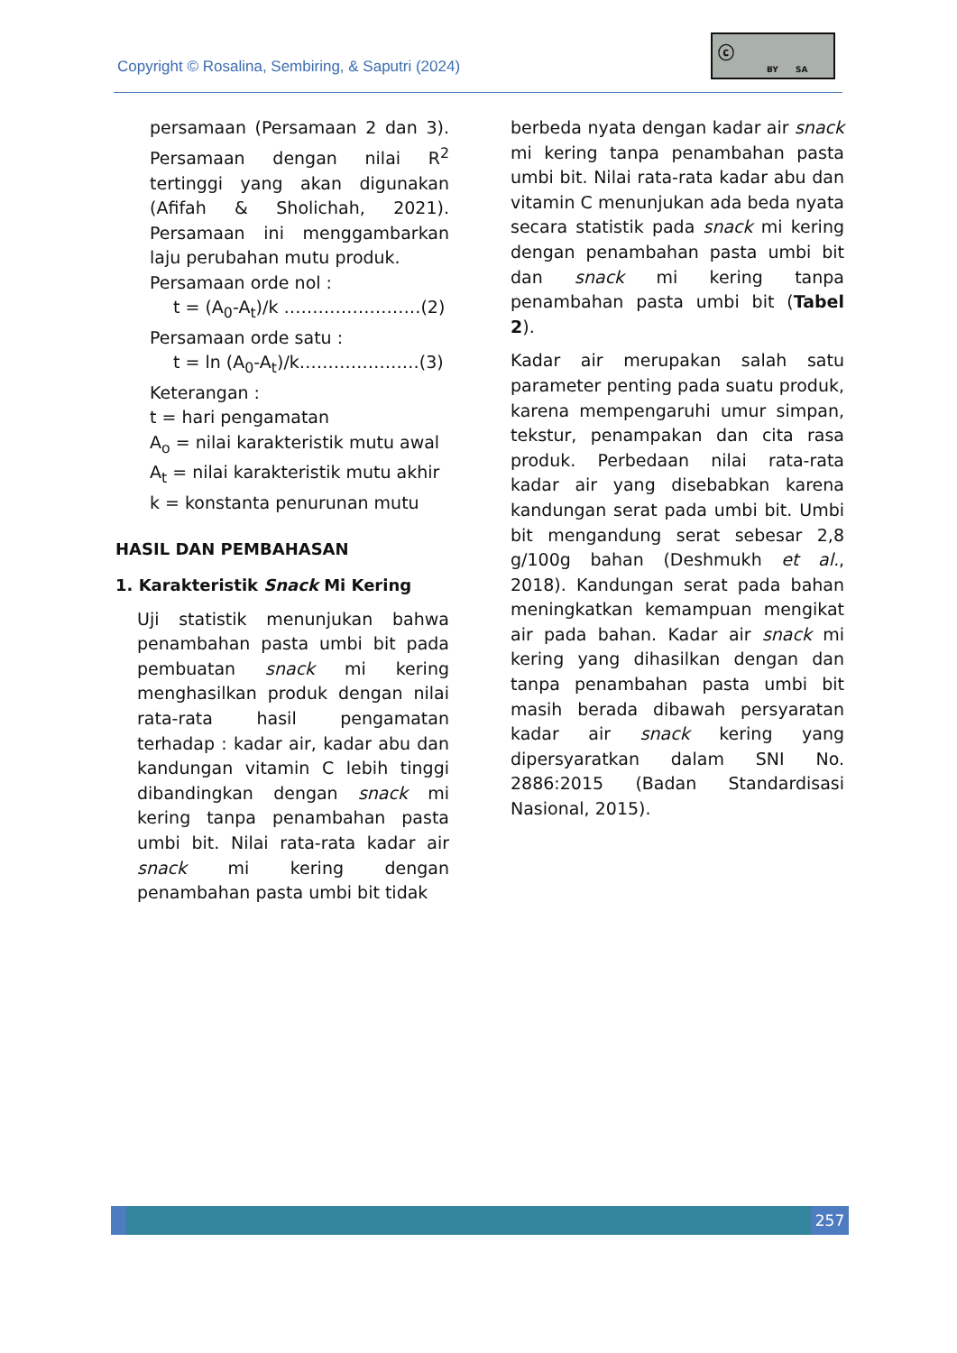Copyright © Rosalina, Sembiring, & Saputri (2024)
ⓒ
BY SA
persamaan (Persamaan 2 dan 3). Persamaan dengan nilai R<sup>2</sup> tertinggi yang akan digunakan (Afifah & Sholichah, 2021). Persamaan ini menggambarkan laju perubahan mutu produk.
Persamaan orde nol :
t = (A<sub>0</sub>-A<sub>t</sub>)/k ……………………(2)
Persamaan orde satu :
t = ln (A<sub>0</sub>-A<sub>t</sub>)/k…………………(3)
Keterangan :
t = hari pengamatan
A<sub>o</sub> = nilai karakteristik mutu awal
A<sub>t</sub> = nilai karakteristik mutu akhir
k = konstanta penurunan mutu
HASIL DAN PEMBAHASAN
1. Karakteristik Snack Mi Kering
Uji statistik menunjukan bahwa penambahan pasta umbi bit pada pembuatan snack mi kering menghasilkan produk dengan nilai rata-rata hasil pengamatan terhadap : kadar air, kadar abu dan kandungan vitamin C lebih tinggi dibandingkan dengan snack mi kering tanpa penambahan pasta umbi bit. Nilai rata-rata kadar air snack mi kering dengan penambahan pasta umbi bit tidak
berbeda nyata dengan kadar air snack mi kering tanpa penambahan pasta umbi bit. Nilai rata-rata kadar abu dan vitamin C menunjukan ada beda nyata secara statistik pada snack mi kering dengan penambahan pasta umbi bit dan snack mi kering tanpa penambahan pasta umbi bit (Tabel 2).
Kadar air merupakan salah satu parameter penting pada suatu produk, karena mempengaruhi umur simpan, tekstur, penampakan dan cita rasa produk. Perbedaan nilai rata-rata kadar air yang disebabkan karena kandungan serat pada umbi bit. Umbi bit mengandung serat sebesar 2,8 g/100g bahan (Deshmukh et al., 2018). Kandungan serat pada bahan meningkatkan kemampuan mengikat air pada bahan. Kadar air snack mi kering yang dihasilkan dengan dan tanpa penambahan pasta umbi bit masih berada dibawah persyaratan kadar air snack kering yang dipersyaratkan dalam SNI No. 2886:2015 (Badan Standardisasi Nasional, 2015).
257